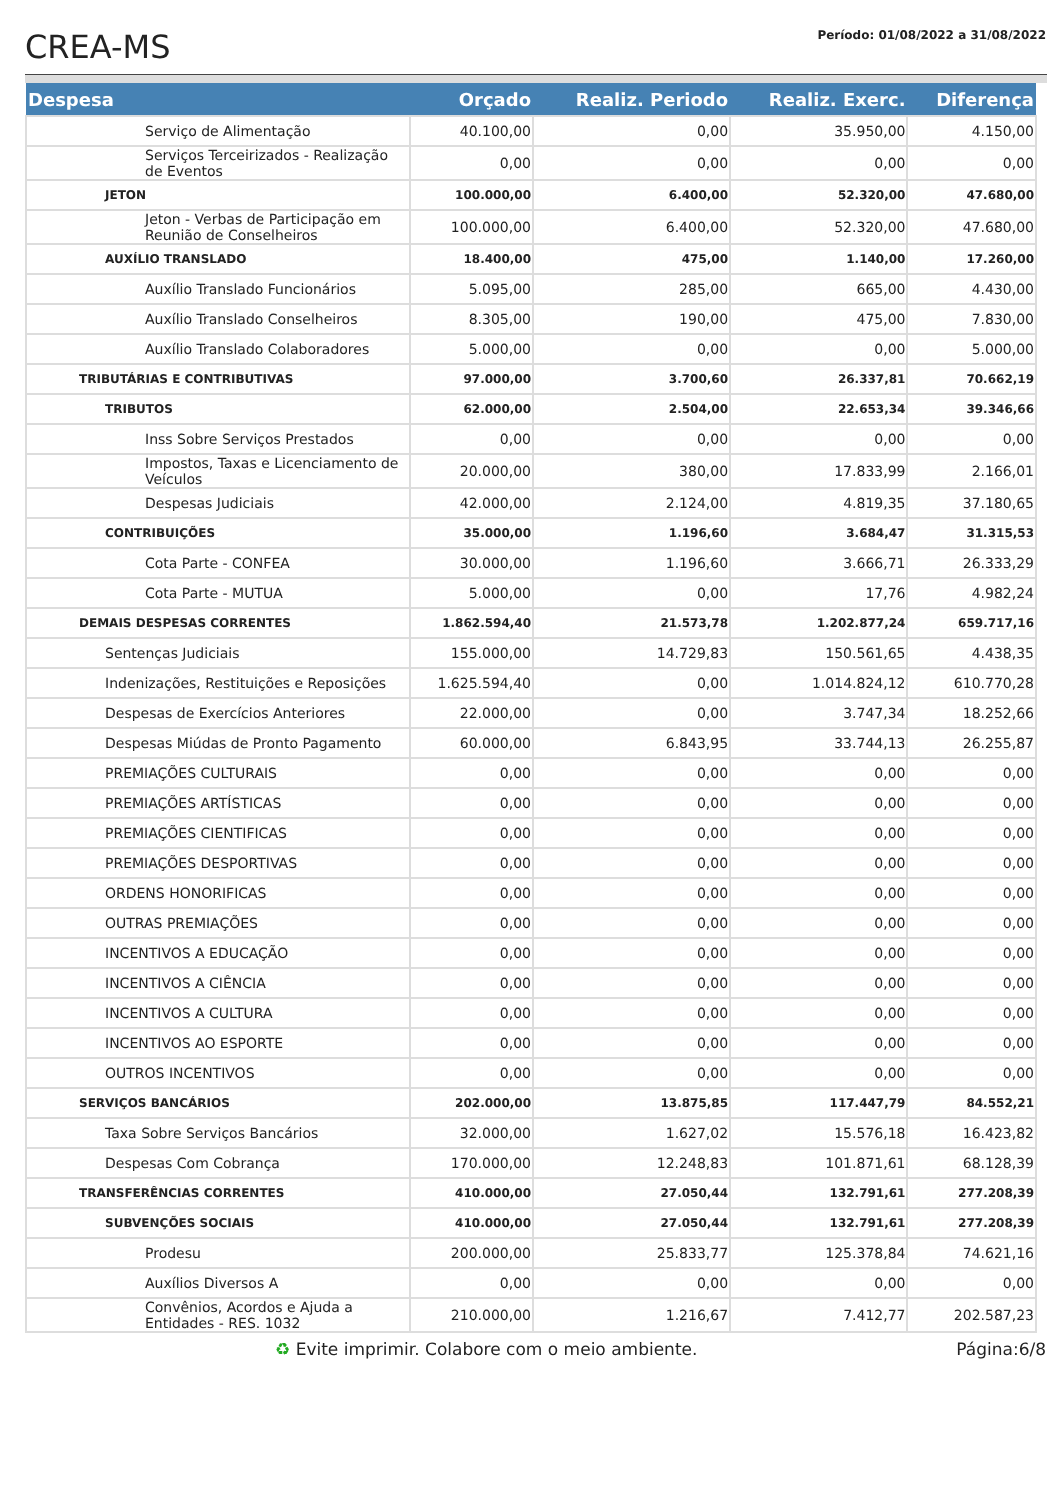CREA-MS
Período: 01/08/2022 a 31/08/2022
| Despesa | Orçado | Realiz. Periodo | Realiz. Exerc. | Diferença |
| --- | --- | --- | --- | --- |
| Serviço de Alimentação | 40.100,00 | 0,00 | 35.950,00 | 4.150,00 |
| Serviços Terceirizados - Realização de Eventos | 0,00 | 0,00 | 0,00 | 0,00 |
| JETON | 100.000,00 | 6.400,00 | 52.320,00 | 47.680,00 |
| Jeton - Verbas de Participação em Reunião de Conselheiros | 100.000,00 | 6.400,00 | 52.320,00 | 47.680,00 |
| AUXÍLIO TRANSLADO | 18.400,00 | 475,00 | 1.140,00 | 17.260,00 |
| Auxílio Translado Funcionários | 5.095,00 | 285,00 | 665,00 | 4.430,00 |
| Auxílio Translado Conselheiros | 8.305,00 | 190,00 | 475,00 | 7.830,00 |
| Auxílio Translado Colaboradores | 5.000,00 | 0,00 | 0,00 | 5.000,00 |
| TRIBUTÁRIAS E CONTRIBUTIVAS | 97.000,00 | 3.700,60 | 26.337,81 | 70.662,19 |
| TRIBUTOS | 62.000,00 | 2.504,00 | 22.653,34 | 39.346,66 |
| Inss Sobre Serviços Prestados | 0,00 | 0,00 | 0,00 | 0,00 |
| Impostos, Taxas e Licenciamento de Veículos | 20.000,00 | 380,00 | 17.833,99 | 2.166,01 |
| Despesas Judiciais | 42.000,00 | 2.124,00 | 4.819,35 | 37.180,65 |
| CONTRIBUIÇÕES | 35.000,00 | 1.196,60 | 3.684,47 | 31.315,53 |
| Cota Parte - CONFEA | 30.000,00 | 1.196,60 | 3.666,71 | 26.333,29 |
| Cota Parte - MUTUA | 5.000,00 | 0,00 | 17,76 | 4.982,24 |
| DEMAIS DESPESAS CORRENTES | 1.862.594,40 | 21.573,78 | 1.202.877,24 | 659.717,16 |
| Sentenças Judiciais | 155.000,00 | 14.729,83 | 150.561,65 | 4.438,35 |
| Indenizações, Restituições e Reposições | 1.625.594,40 | 0,00 | 1.014.824,12 | 610.770,28 |
| Despesas de Exercícios Anteriores | 22.000,00 | 0,00 | 3.747,34 | 18.252,66 |
| Despesas Miúdas de Pronto Pagamento | 60.000,00 | 6.843,95 | 33.744,13 | 26.255,87 |
| PREMIAÇÕES CULTURAIS | 0,00 | 0,00 | 0,00 | 0,00 |
| PREMIAÇÕES ARTÍSTICAS | 0,00 | 0,00 | 0,00 | 0,00 |
| PREMIAÇÕES CIENTIFICAS | 0,00 | 0,00 | 0,00 | 0,00 |
| PREMIAÇÕES DESPORTIVAS | 0,00 | 0,00 | 0,00 | 0,00 |
| ORDENS HONORIFICAS | 0,00 | 0,00 | 0,00 | 0,00 |
| OUTRAS PREMIAÇÕES | 0,00 | 0,00 | 0,00 | 0,00 |
| INCENTIVOS A EDUCAÇÃO | 0,00 | 0,00 | 0,00 | 0,00 |
| INCENTIVOS A CIÊNCIA | 0,00 | 0,00 | 0,00 | 0,00 |
| INCENTIVOS A CULTURA | 0,00 | 0,00 | 0,00 | 0,00 |
| INCENTIVOS AO ESPORTE | 0,00 | 0,00 | 0,00 | 0,00 |
| OUTROS INCENTIVOS | 0,00 | 0,00 | 0,00 | 0,00 |
| SERVIÇOS BANCÁRIOS | 202.000,00 | 13.875,85 | 117.447,79 | 84.552,21 |
| Taxa Sobre Serviços Bancários | 32.000,00 | 1.627,02 | 15.576,18 | 16.423,82 |
| Despesas Com Cobrança | 170.000,00 | 12.248,83 | 101.871,61 | 68.128,39 |
| TRANSFERÊNCIAS CORRENTES | 410.000,00 | 27.050,44 | 132.791,61 | 277.208,39 |
| SUBVENÇÕES SOCIAIS | 410.000,00 | 27.050,44 | 132.791,61 | 277.208,39 |
| Prodesu | 200.000,00 | 25.833,77 | 125.378,84 | 74.621,16 |
| Auxílios Diversos A | 0,00 | 0,00 | 0,00 | 0,00 |
| Convênios, Acordos e Ajuda a Entidades - RES. 1032 | 210.000,00 | 1.216,67 | 7.412,77 | 202.587,23 |
♻ Evite imprimir. Colabore com o meio ambiente. Página:6/8